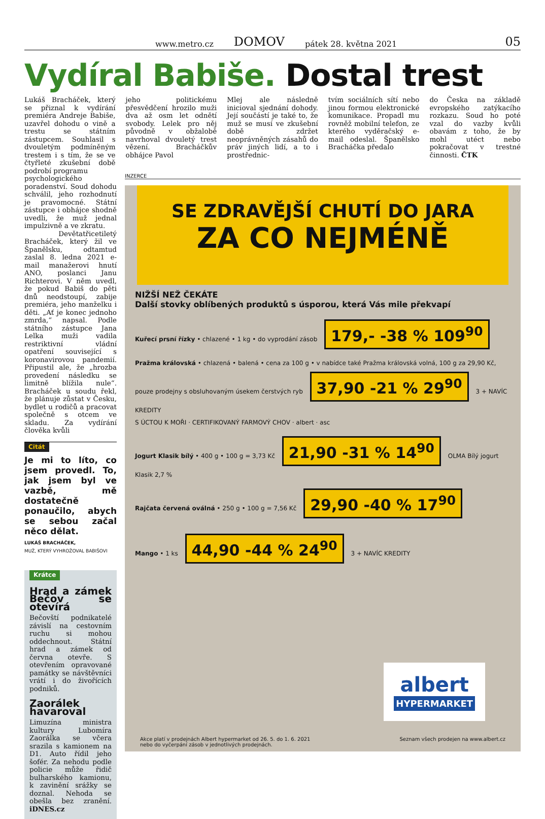www.metro.cz DOMOV pátek 28. května 2021 05
Vydíral Babiše. Dostal trest
Lukáš Bracháček, který se přiznal k vydírání premiéra Andreje Babiše, uzavřel dohodu o vině a trestu se státním zástupcem. Souhlasil s dvouletým podmíněným trestem i s tím, že se ve čtyřleté zkušební době podrobí programu
jeho politickému přesvědčení hrozilo muži dva až osm let odnětí svobody. Lelek pro něj původně v obžalobě navrhoval dvouletý trest vězení. Bracháčkův obhájce Pavol
Mlej ale následně inicioval sjednání dohody. Její součástí je také to, že muž se musí ve zkušební době zdržet neoprávněných zásahů do práv jiných lidí, a to i prostřednic-
tvím sociálních sítí nebo jinou formou elektronické komunikace. Propadl mu rovněž mobilní telefon, ze kterého vyděračský e-mail odeslal. Španělsko Bracháčka předalo
do Česka na základě evropského zatýkacího rozkazu. Soud ho poté vzal do vazby kvůli obavám z toho, že by mohl utéct nebo pokračovat v trestné činnosti. ČTK
psychologického poradenství. Soud dohodu schválil, jeho rozhodnutí je pravomocné. Státní zástupce i obhájce shodně uvedli, že muž jednal impulzivně a ve zkratu.
Devětatřicetiletý Bracháček, který žil ve Španělsku, odtamtud zaslal 8. ledna 2021 e-mail manažerovi hnutí ANO, poslanci Janu Richterovi. V něm uvedl, že pokud Babiš do pěti dnů neodstoupí, zabije premiéra, jeho manželku i děti. „Ať je konec jednoho zmrda,“ napsal. Podle státního zástupce Jana Lelka muži vadila restriktivní vládní opatření související s koronavirovou pandemií. Připustil ale, že „hrozba provedení následku se limitně blížila nule“. Bracháček u soudu řekl, že plánuje zůstat v Česku, bydlet u rodičů a pracovat společně s otcem ve skladu. Za vydírání člověka kvůli
Citát
Je mi to líto, co jsem provedl. To, jak jsem byl ve vazbě, mě dostatečně ponaučilo, abych se sebou začal něco dělat.
LUKÁŠ BRACHÁČEK,
MUŽ, KTERÝ VYHROŽOVAL BABIŠOVI
Krátce
Hrad a zámek Bečov se otevírá
Bečovští podnikatelé závislí na cestovním ruchu si mohou oddechnout. Státní hrad a zámek od června otevře. S otevřením opravované památky se návštěvníci vrátí i do živořících podniků.
Zaorálek havaroval
Limuzína ministra kultury Lubomíra Zaorálka se včera srazila s kamionem na D1. Auto řídil jeho šofér. Za nehodu podle policie může řidič bulharského kamionu, k zavinění srážky se doznal. Nehoda se obešla bez zranění. iDNES.cz
INZERCE
SE ZDRAVĚJŠÍ CHUTÍ DO JARA
ZA CO NEJMÉNĚ
NIŽŠÍ NEŽ ČEKÁTE
Další stovky oblíbených produktů s úsporou, která Vás mile překvapí
Kuřecí prsní řízky • chlazené • 1 kg • do vyprodání zásob 179,- -38 % 109<sup>90</sup>
Pražma královská • chlazená • balená • cena za 100 g • v nabídce také Pražma královská volná, 100 g za 29,90 Kč, pouze prodejny s obsluhovaným úsekem čerstvých ryb 37,90 -21 % 29<sup>90</sup> 3 + NAVÍC KREDITY
S ÚCTOU K MOŘI · CERTIFIKOVANÝ FARMOVÝ CHOV · albert · asc
Jogurt Klasik bílý • 400 g • 100 g = 3,73 Kč 21,90 -31 % 14<sup>90</sup> OLMA Bílý jogurt Klasik 2,7 %
Rajčata červená oválná • 250 g • 100 g = 7,56 Kč 29,90 -40 % 17<sup>90</sup>
Mango • 1 ks 44,90 -44 % 24<sup>90</sup> 3 + NAVÍC KREDITY
albert
HYPERMARKET
Akce platí v prodejnách Albert hypermarket od 26. 5. do 1. 6. 2021
nebo do vyčerpání zásob v jednotlivých prodejnách. Seznam všech prodejen na www.albert.cz